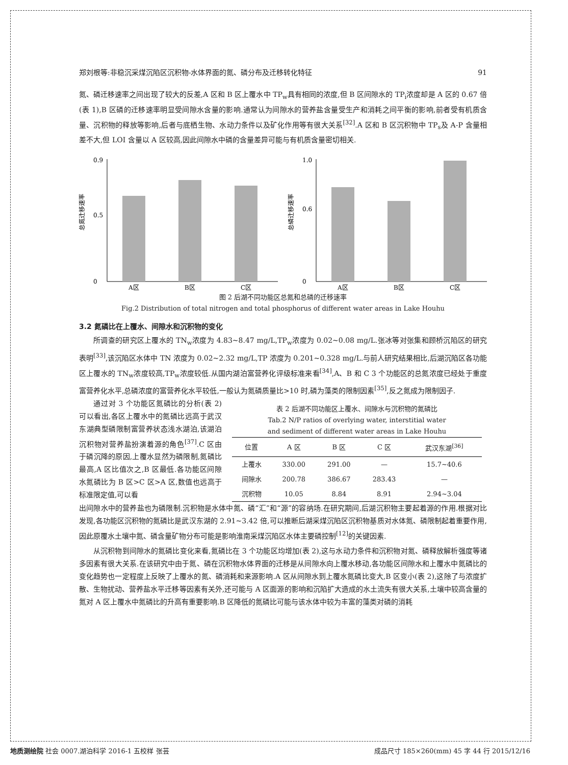郑刘根等:非稳沉采煤沉陷区沉积物-水体界面的氮、磷分布及迁移转化特征 91
氮、磷迁移速率之间出现了较大的反差,A 区和 B 区上覆水中 TP<sub>w</sub>具有相同的浓度,但 B 区间隙水的 TP<sub>i</sub>浓度却是 A 区的 0.67 倍(表 1),B 区磷的迁移速率明显受间隙水含量的影响.通常认为间隙水的营养盐含量受生产和消耗之间平衡的影响,前者受有机质含量、沉积物的释放等影响,后者与底栖生物、水动力条件以及矿化作用等有很大关系<sup>[32]</sup>.A 区和 B 区沉积物中 TP<sub>s</sub>及 A-P 含量相差不大,但 LOI 含量以 A 区较高,因此间隙水中磷的含量差异可能与有机质含量密切相关.
总氮迁移速率
0
0.9
0.5
A区
B区
C区
总磷迁移速率
0
1.0
0.6
A区
B区
C区
图 2 后湖不同功能区总氮和总磷的迁移速率
Fig.2 Distribution of total nitrogen and total phosphorus of different water areas in Lake Houhu
3.2 氮磷比在上覆水、间隙水和沉积物的变化
所调查的研究区上覆水的 TN<sub>w</sub>浓度为 4.83~8.47 mg/L,TP<sub>w</sub>浓度为 0.02~0.08 mg/L.张冰等对张集和顾桥沉陷区的研究表明<sup>[33]</sup>,该沉陷区水体中 TN 浓度为 0.02~2.32 mg/L,TP 浓度为 0.201~0.328 mg/L.与前人研究结果相比,后湖沉陷区各功能区上覆水的 TN<sub>w</sub>浓度较高,TP<sub>w</sub>浓度较低.从国内湖泊富营养化评级标准来看<sup>[34]</sup>,A、B 和 C 3 个功能区的总氮浓度已经处于重度富营养化水平,总磷浓度的富营养化水平较低,一般认为氮磷质量比>10 时,磷为藻类的限制因素<sup>[35]</sup>,反之氮成为限制因子.
通过对 3 个功能区氮磷比的分析(表 2)可以看出,各区上覆水中的氮磷比远高于武汉东湖典型磷限制富营养状态浅水湖泊,该湖泊沉积物对营养盐扮演着源的角色<sup>[37]</sup>.C 区由于磷沉降的原因,上覆水显然为磷限制,氮磷比最高,A 区比值次之,B 区最低.各功能区间隙水氮磷比为 B 区>C 区>A 区,数值也远高于标准限定值,可以看
表 2 后湖不同功能区上覆水、间隙水与沉积物的氮磷比
Tab.2 N/P ratios of overlying water, interstitial water
and sediment of different water areas in Lake Houhu
| 位置 | A 区 | B 区 | C 区 | 武汉东湖<sup>[36]</sup> |
| --- | --- | --- | --- | --- |
| 上覆水 | 330.00 | 291.00 | — | 15.7~40.6 |
| 间隙水 | 200.78 | 386.67 | 283.43 | — |
| 沉积物 | 10.05 | 8.84 | 8.91 | 2.94~3.04 |
出间隙水中的营养盐也为磷限制.沉积物是水体中氮、磷“汇”和“源”的容纳场.在研究期间,后湖沉积物主要起着源的作用.根据对比发现,各功能区沉积物的氮磷比是武汉东湖的 2.91~3.42 倍,可以推断后湖采煤沉陷区沉积物基质对水体氮、磷限制起着重要作用,因此原覆水土壤中氮、磷含量矿物分布可能是影响淮南采煤沉陷区水体主要磷控制<sup>[12]</sup>的关键因素.
从沉积物到间隙水的氮磷比变化来看,氮磷比在 3 个功能区均增加(表 2),这与水动力条件和沉积物对氮、磷释放解析强度等诸多因素有很大关系.在该研究中由于氮、磷在沉积物水体界面的迁移是从间隙水向上覆水移动,各功能区间隙水和上覆水中氮磷比的变化趋势也一定程度上反映了上覆水的氮、磷消耗和来源影响.A 区从间隙水到上覆水氮磷比变大,B 区变小(表 2),这除了与浓度扩散、生物扰动、营养盐水平迁移等因素有关外,还可能与 A 区面源的影响和沉陷扩大造成的水土流失有很大关系,土壤中较高含量的氮对 A 区上覆水中氮磷比的升高有重要影响.B 区降低的氮磷比可能与该水体中较为丰富的藻类对磷的消耗
地质测绘院 社会 0007.湖泊科学 2016-1 五校样 张芸 成品尺寸 185×260(mm) 45 字 44 行 2015/12/16